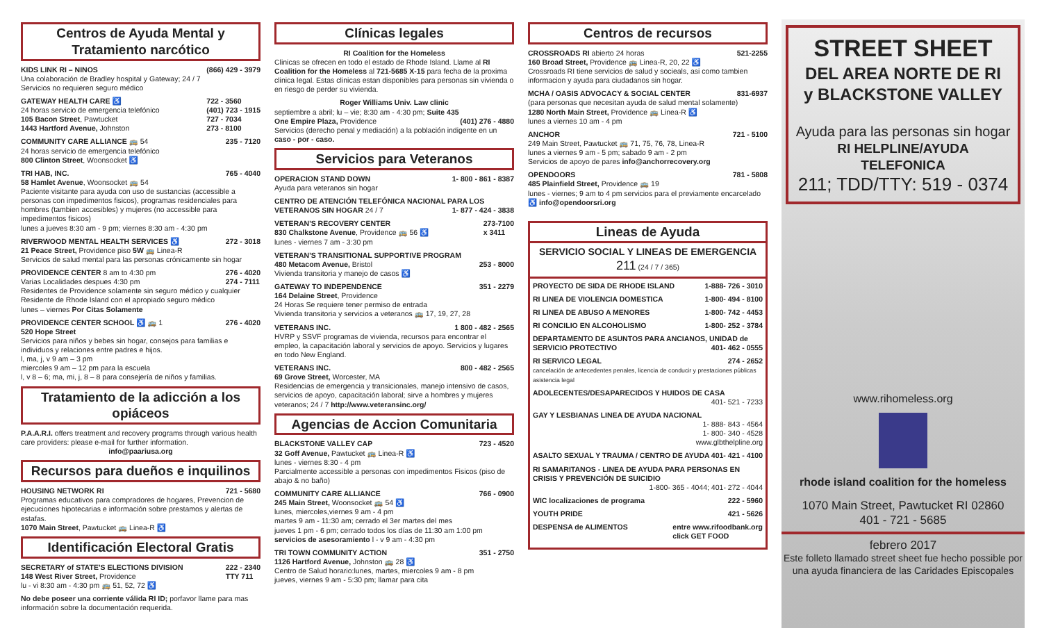Centros de Ayuda Mental y Tratamiento narcótico
(866) 429 - 3979 KIDS LINK RI – NINOS
Una colaboración de Bradley hospital y Gateway; 24 / 7
Servicios no requieren seguro médico
722 - 3560
(401) 723 - 1915
727 - 7034
273 - 8100 GATEWAY HEALTH CARE ♿
24 horas servicio de emergencia telefónico
105 Bacon Street, Pawtucket
1443 Hartford Avenue, Johnston
235 - 7120 COMMUNITY CARE ALLIANCE 🚌 54
24 horas servicio de emergencia telefónico
800 Clinton Street, Woonsocket ♿
765 - 4040 TRI HAB, INC.
58 Hamlet Avenue, Woonsocket 🚌 54
Paciente visitante para ayuda con uso de sustancias (accessible a personas con impedimentos fisicos), programas residenciales para hombres (tambien accesibles) y mujeres (no accessible para impedimentos fisicos)
lunes a jueves 8:30 am - 9 pm; viernes 8:30 am - 4:30 pm
272 - 3018 RIVERWOOD MENTAL HEALTH SERVICES ♿
21 Peace Street, Providence piso 5W 🚌 Linea-R
Servicios de salud mental para las personas crónicamente sin hogar
276 - 4020
274 - 7111 PROVIDENCE CENTER 8 am to 4:30 pm
Varias Localidades despues 4:30 pm
Residentes de Providence solamente sin seguro médico y cualquier Residente de Rhode Island con el apropiado seguro médico
lunes – viernes Por Citas Solamente
276 - 4020 PROVIDENCE CENTER SCHOOL ♿ 🚌 1
520 Hope Street
Servicios para niños y bebes sin hogar, consejos para familias e individuos y relaciones entre padres e hijos.
l, ma, j, v 9 am – 3 pm
miercoles 9 am – 12 pm para la escuela
l, v 8 – 6; ma, mi, j, 8 – 8 para consejería de niños y familias.
Tratamiento de la adicción a los opiáceos
P.A.A.R.I. offers treatment and recovery programs through various health care providers: please e-mail for further information.
info@paariusa.org
Recursos para dueños e inquilinos
721 - 5680 HOUSING NETWORK RI
Programas educativos para compradores de hogares, Prevencion de ejecuciones hipotecarias e información sobre prestamos y alertas de estafas.
1070 Main Street, Pawtucket 🚌 Linea-R ♿
Identificación Electoral Gratis
222 - 2340
TTY 711 SECRETARY of STATE'S ELECTIONS DIVISION
148 West River Street, Providence
lu - vi 8:30 am - 4:30 pm 🚌 51, 52, 72 ♿
No debe poseer una corriente válida RI ID; porfavor llame para mas información sobre la documentación requerida.
Clínicas legales
RI Coalition for the HomelessClinicas se ofrecen en todo el estado de Rhode Island. Llame al RI Coalition for the Homeless al 721-5685 X-15 para fecha de la proxima clinica legal. Estas clinicas estan disponibles para personas sin vivienda o en riesgo de perder su vivienda.
Roger Williams Univ. Law clinicseptiembre a abril; lu – vie; 8:30 am - 4:30 pm; Suite 435
(401) 276 - 4880 One Empire Plaza, Providence
Servicios (derecho penal y mediación) a la población indigente en un caso - por - caso.
Servicios para Veteranos
1- 800 - 861 - 8387 OPERACION STAND DOWN
Ayuda para veteranos sin hogar
CENTRO DE ATENCIÓN TELEFÓNICA NACIONAL PARA LOS VETERANOS SIN HOGAR 24 / 7 1- 877 - 424 - 3838
273-7100
x 3411 VETERAN'S RECOVERY CENTER
830 Chalkstone Avenue, Providence 🚌 56 ♿
lunes - viernes 7 am - 3:30 pm
VETERAN'S TRANSITIONAL SUPPORTIVE PROGRAM
253 - 8000 480 Metacom Avenue, Bristol
Vivienda transitoria y manejo de casos ♿
351 - 2279 GATEWAY TO INDEPENDENCE
164 Delaine Street, Providence
24 Horas Se requiere tener permiso de entrada
Vivienda transitoria y servicios a veteranos 🚌 17, 19, 27, 28
1 800 - 482 - 2565 VETERANS INC.
HVRP y SSVF programas de vivienda, recursos para encontrar el empleo, la capacitación laboral y servicios de apoyo. Servicios y lugares en todo New England.
800 - 482 - 2565 VETERANS INC.
69 Grove Street, Worcester, MA
Residencias de emergencia y transicionales, manejo intensivo de casos, servicios de apoyo, capacitación laboral; sirve a hombres y mujeres veteranos; 24 / 7 http://www.veteransinc.org/
Agencias de Accion Comunitaria
723 - 4520 BLACKSTONE VALLEY CAP
32 Goff Avenue, Pawtucket 🚌 Linea-R ♿
lunes - viernes 8:30 - 4 pm
Parcialmente accessible a personas con impedimentos Fisicos (piso de abajo & no baño)
766 - 0900 COMMUNITY CARE ALLIANCE
245 Main Street, Woonsocket 🚌 54 ♿
lunes, miercoles,viernes 9 am - 4 pm
martes 9 am - 11:30 am; cerrado el 3er martes del mes
jueves 1 pm - 6 pm; cerrado todos los días de 11:30 am 1:00 pm
servicios de asesoramiento l - v 9 am - 4:30 pm
351 - 2750 TRI TOWN COMMUNITY ACTION
1126 Hartford Avenue, Johnston 🚌 28 ♿
Centro de Salud horario:lunes, martes, miercoles 9 am - 8 pm
jueves, viernes 9 am - 5:30 pm; llamar para cita
Centros de recursos
521-2255 CROSSROADS RI abierto 24 horas
160 Broad Street, Providence 🚌 Linea-R, 20, 22 ♿
Crossroads RI tiene servicios de salud y socieals, asi como tambien informacion y ayuda para ciudadanos sin hogar.
831-6937 MCHA / OASIS ADVOCACY & SOCIAL CENTER
(para personas que necesitan ayuda de salud mental solamente)
1280 North Main Street, Providence 🚌 Linea-R ♿
lunes a viernes 10 am - 4 pm
721 - 5100 ANCHOR
249 Main Street, Pawtucket 🚌 71, 75, 76, 78, Linea-R
lunes a viernes 9 am - 5 pm; sabado 9 am - 2 pm
Servicios de apoyo de pares info@anchorrecovery.org
781 - 5808 OPENDOORS
485 Plainfield Street, Providence 🚌 19
lunes - viernes; 9 am to 4 pm servicios para el previamente encarcelado ♿ info@opendoorsri.org
Lineas de Ayuda
SERVICIO SOCIAL Y LINEAS DE EMERGENCIA
211 (24 / 7 / 365)
1-888- 726 - 3010 PROYECTO DE SIDA DE RHODE ISLAND
1-800- 494 - 8100 RI LINEA DE VIOLENCIA DOMESTICA
1-800- 742 - 4453 RI LINEA DE ABUSO A MENORES
1-800- 252 - 3784 RI CONCILIO EN ALCOHOLISMO
DEPARTAMENTO DE ASUNTOS PARA ANCIANOS, UNIDAD de SERVICIO PROTECTIVO 401- 462 - 0555
274 - 2652 RI SERVICO LEGAL
cancelación de antecedentes penales, licencia de conducir y prestaciones públicas asistencia legal
ADOLECENTES/DESAPARECIDOS Y HUIDOS DE CASA
401- 521 - 7233
GAY Y LESBIANAS LINEA DE AYUDA NACIONAL
1- 888- 843 - 4564
1- 800- 340 - 4528
www.glbthelpline.org
401- 421 - 4100 ASALTO SEXUAL Y TRAUMA / CENTRO DE AYUDA
RI SAMARITANOS - LINEA DE AYUDA PARA PERSONAS EN CRISIS Y PREVENCIÓN DE SUICIDIO
1-800- 365 - 4044; 401- 272 - 4044
222 - 5960 WIC localizaciones de programa
421 - 5626 YOUTH PRIDE
entre www.rifoodbank.org
click GET FOOD DESPENSA de ALIMENTOS
STREET SHEET
DEL AREA NORTE DE RI
y BLACKSTONE VALLEY
Ayuda para las personas sin hogar
RI HELPLINE/AYUDA TELEFONICA
211; TDD/TTY: 519 - 0374
www.rihomeless.org
rhode island coalition for the homeless
1070 Main Street, Pawtucket RI 02860
401 - 721 - 5685
febrero 2017
Este folleto llamado street sheet fue hecho possible por una ayuda financiera de las Caridades Episcopales